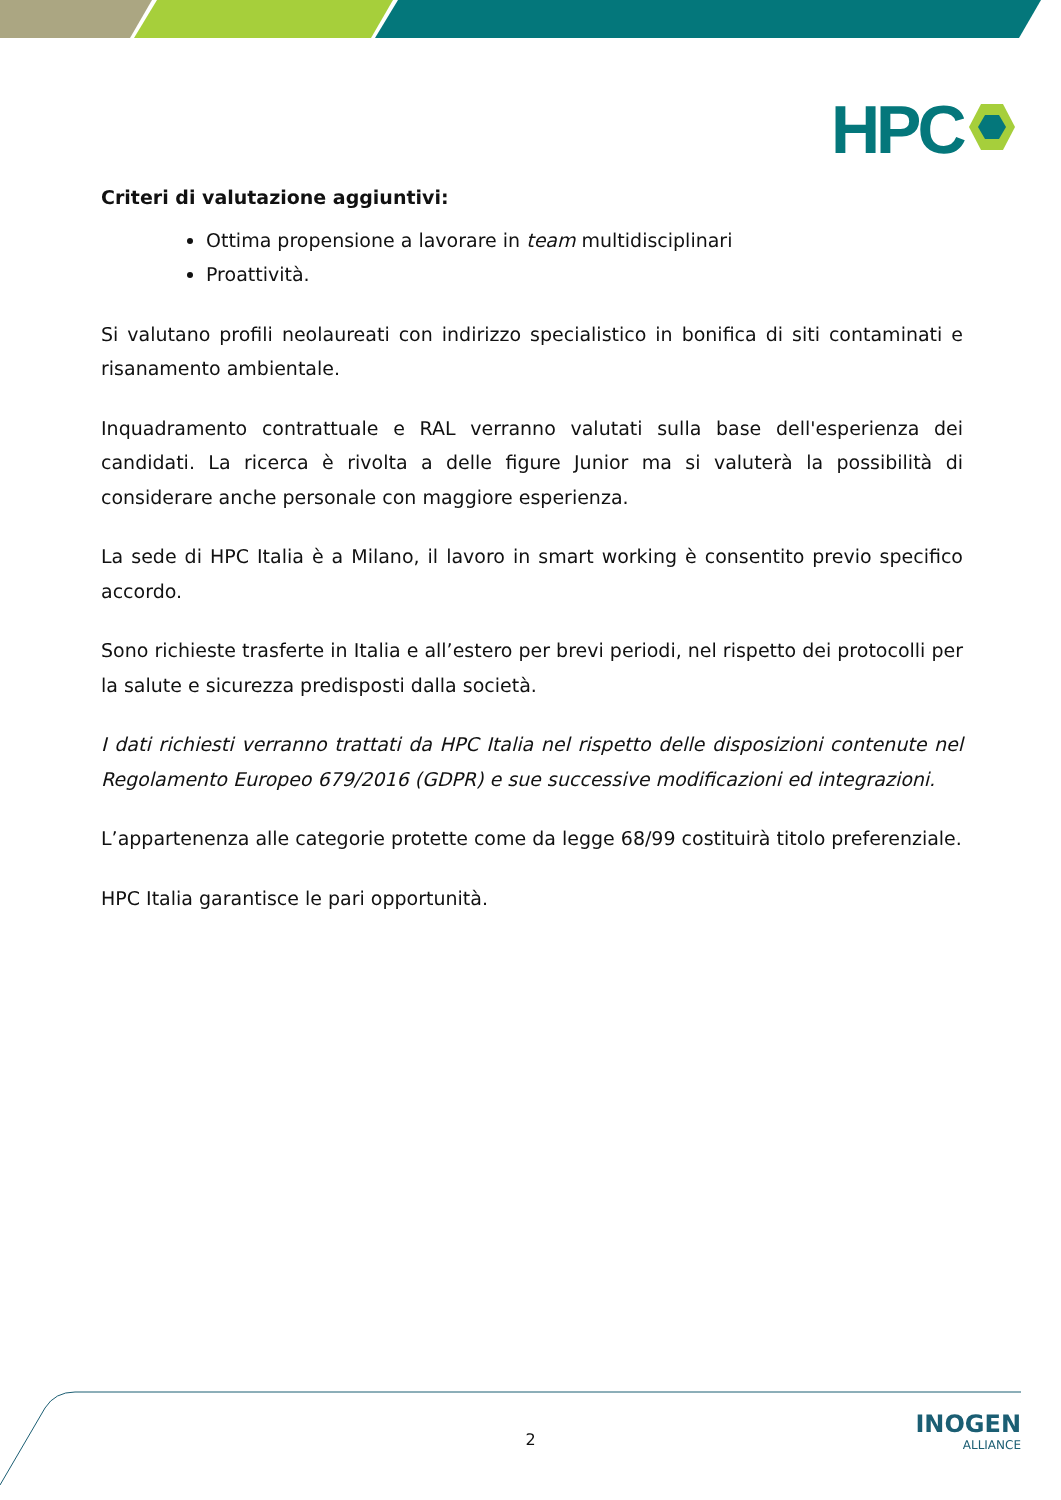HPC
Criteri di valutazione aggiuntivi:
Ottima propensione a lavorare in team multidisciplinari
Proattività.
Si valutano profili neolaureati con indirizzo specialistico in bonifica di siti contaminati e risanamento ambientale.
Inquadramento contrattuale e RAL verranno valutati sulla base dell'esperienza dei candidati. La ricerca è rivolta a delle figure Junior ma si valuterà la possibilità di considerare anche personale con maggiore esperienza.
La sede di HPC Italia è a Milano, il lavoro in smart working è consentito previo specifico accordo.
Sono richieste trasferte in Italia e all’estero per brevi periodi, nel rispetto dei protocolli per la salute e sicurezza predisposti dalla società.
I dati richiesti verranno trattati da HPC Italia nel rispetto delle disposizioni contenute nel Regolamento Europeo 679/2016 (GDPR) e sue successive modificazioni ed integrazioni.
L’appartenenza alle categorie protette come da legge 68/99 costituirà titolo preferenziale.
HPC Italia garantisce le pari opportunità.
2
INOGEN
ALLIANCE